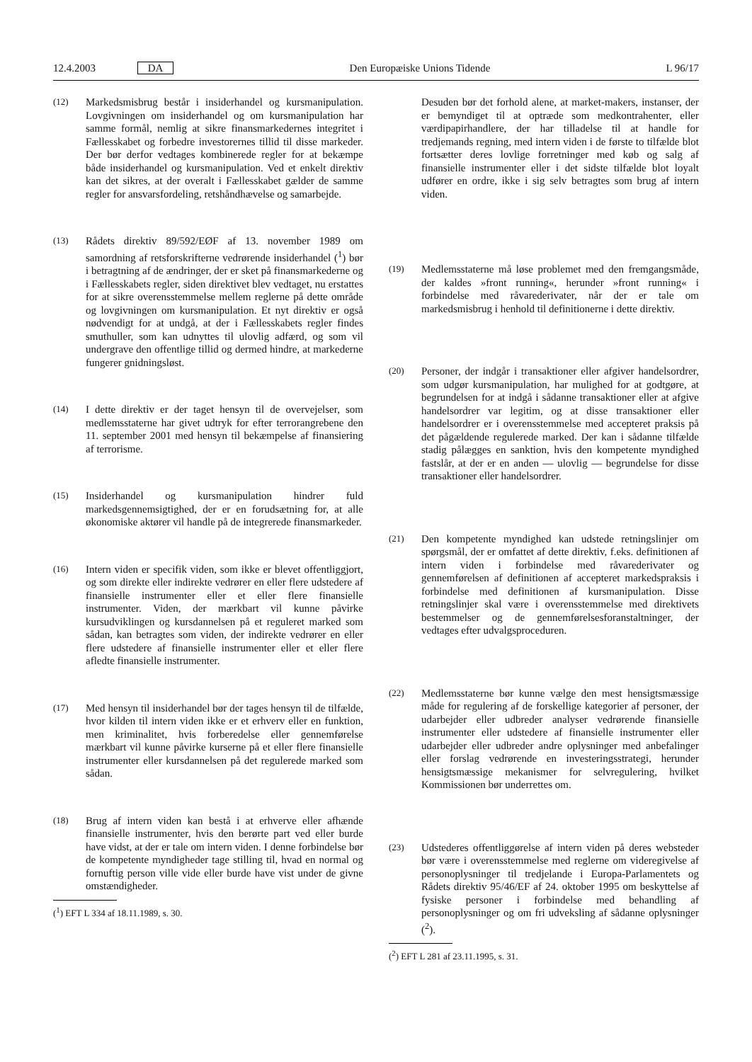12.4.2003 DA Den Europæiske Unions Tidende L 96/17
(12)
Markedsmisbrug består i insiderhandel og kursmanipulation. Lovgivningen om insiderhandel og om kursmanipulation har samme formål, nemlig at sikre finansmarkedernes integritet i Fællesskabet og forbedre investorernes tillid til disse markeder. Der bør derfor vedtages kombinerede regler for at bekæmpe både insiderhandel og kursmanipulation. Ved et enkelt direktiv kan det sikres, at der overalt i Fællesskabet gælder de samme regler for ansvarsfordeling, retshåndhævelse og samarbejde.
(13)
Rådets direktiv 89/592/EØF af 13. november 1989 om samordning af retsforskrifterne vedrørende insiderhandel (<sup>1</sup>) bør i betragtning af de ændringer, der er sket på finansmarkederne og i Fællesskabets regler, siden direktivet blev vedtaget, nu erstattes for at sikre overensstemmelse mellem reglerne på dette område og lovgivningen om kursmanipulation. Et nyt direktiv er også nødvendigt for at undgå, at der i Fællesskabets regler findes smuthuller, som kan udnyttes til ulovlig adfærd, og som vil undergrave den offentlige tillid og dermed hindre, at markederne fungerer gnidningsløst.
(14)
I dette direktiv er der taget hensyn til de overvejelser, som medlemsstaterne har givet udtryk for efter terrorangrebene den 11. september 2001 med hensyn til bekæmpelse af finansiering af terrorisme.
(15)
Insiderhandel og kursmanipulation hindrer fuld markedsgennemsigtighed, der er en forudsætning for, at alle økonomiske aktører vil handle på de integrerede finansmarkeder.
(16)
Intern viden er specifik viden, som ikke er blevet offentliggjort, og som direkte eller indirekte vedrører en eller flere udstedere af finansielle instrumenter eller et eller flere finansielle instrumenter. Viden, der mærkbart vil kunne påvirke kursudviklingen og kursdannelsen på et reguleret marked som sådan, kan betragtes som viden, der indirekte vedrører en eller flere udstedere af finansielle instrumenter eller et eller flere afledte finansielle instrumenter.
(17)
Med hensyn til insiderhandel bør der tages hensyn til de tilfælde, hvor kilden til intern viden ikke er et erhverv eller en funktion, men kriminalitet, hvis forberedelse eller gennemførelse mærkbart vil kunne påvirke kurserne på et eller flere finansielle instrumenter eller kursdannelsen på det regulerede marked som sådan.
(18)
Brug af intern viden kan bestå i at erhverve eller afhænde finansielle instrumenter, hvis den berørte part ved eller burde have vidst, at der er tale om intern viden. I denne forbindelse bør de kompetente myndigheder tage stilling til, hvad en normal og fornuftig person ville vide eller burde have vist under de givne omstændigheder.
(<sup>1</sup>) EFT L 334 af 18.11.1989, s. 30.
Desuden bør det forhold alene, at market-makers, instanser, der er bemyndiget til at optræde som medkontrahenter, eller værdipapirhandlere, der har tilladelse til at handle for tredjemands regning, med intern viden i de første to tilfælde blot fortsætter deres lovlige forretninger med køb og salg af finansielle instrumenter eller i det sidste tilfælde blot loyalt udfører en ordre, ikke i sig selv betragtes som brug af intern viden.
(19)
Medlemsstaterne må løse problemet med den fremgangsmåde, der kaldes »front running«, herunder »front running« i forbindelse med råvarederivater, når der er tale om markedsmisbrug i henhold til definitionerne i dette direktiv.
(20)
Personer, der indgår i transaktioner eller afgiver handelsordrer, som udgør kursmanipulation, har mulighed for at godtgøre, at begrundelsen for at indgå i sådanne transaktioner eller at afgive handelsordrer var legitim, og at disse transaktioner eller handelsordrer er i overensstemmelse med accepteret praksis på det pågældende regulerede marked. Der kan i sådanne tilfælde stadig pålægges en sanktion, hvis den kompetente myndighed fastslår, at der er en anden — ulovlig — begrundelse for disse transaktioner eller handelsordrer.
(21)
Den kompetente myndighed kan udstede retningslinjer om spørgsmål, der er omfattet af dette direktiv, f.eks. definitionen af intern viden i forbindelse med råvarederivater og gennemførelsen af definitionen af accepteret markedspraksis i forbindelse med definitionen af kursmanipulation. Disse retningslinjer skal være i overensstemmelse med direktivets bestemmelser og de gennemførelsesforanstaltninger, der vedtages efter udvalgsproceduren.
(22)
Medlemsstaterne bør kunne vælge den mest hensigtsmæssige måde for regulering af de forskellige kategorier af personer, der udarbejder eller udbreder analyser vedrørende finansielle instrumenter eller udstedere af finansielle instrumenter eller udarbejder eller udbreder andre oplysninger med anbefalinger eller forslag vedrørende en investeringsstrategi, herunder hensigtsmæssige mekanismer for selvregulering, hvilket Kommissionen bør underrettes om.
(23)
Udstederes offentliggørelse af intern viden på deres websteder bør være i overensstemmelse med reglerne om videregivelse af personoplysninger til tredjelande i Europa-Parlamentets og Rådets direktiv 95/46/EF af 24. oktober 1995 om beskyttelse af fysiske personer i forbindelse med behandling af personoplysninger og om fri udveksling af sådanne oplysninger (<sup>2</sup>).
(<sup>2</sup>) EFT L 281 af 23.11.1995, s. 31.